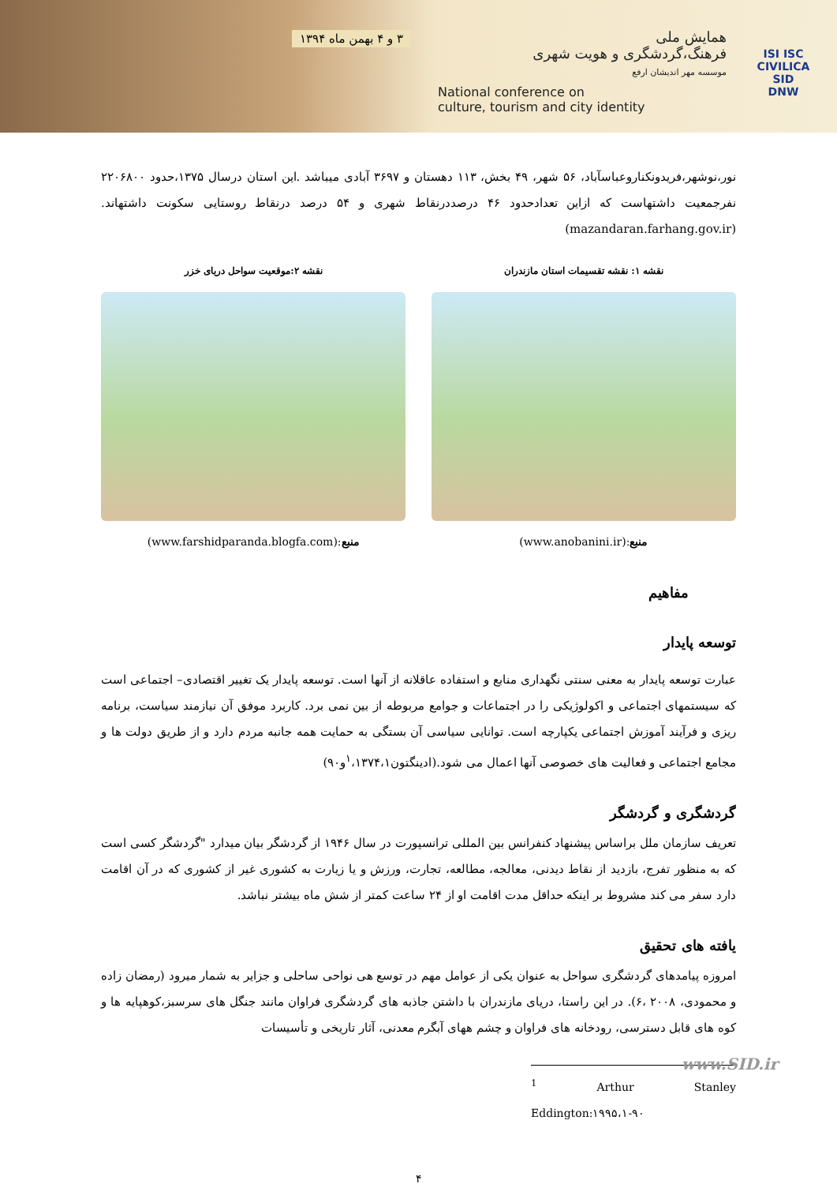همایش ملی
فرهنگ،گردشگری و هویت شهری
موسسه مهر اندیشان ارفع
National conference on
culture, tourism and city identity
۳ و ۴ بهمن ماه ۱۳۹۴
ISI ISC
CIVILICA
SID
DNW
نور،نوشهر،فریدونکناروعباسآباد، ۵۶ شهر، ۴۹ بخش، ۱۱۳ دهستان و ۳۶۹۷ آبادی میباشد .این استان درسال ۱۳۷۵،حدود ۲۲۰۶۸۰۰ نفرجمعیت داشتهاست که ازاین تعدادحدود ۴۶ درصددرنقاط شهری و ۵۴ درصد درنقاط روستایی سکونت داشتهاند. (mazandaran.farhang.gov.ir)
نقشه ۱: نقشه تقسیمات استان مازندران
منبع:(www.anobanini.ir)
نقشه ۲:موقعیت سواحل دریای خزر
منبع:(www.farshidparanda.blogfa.com)
مفاهیم
توسعه پایدار
عبارت توسعه پایدار به معنی سنتی نگهداری منابع و استفاده عاقلانه از آنها است. توسعه پایدار یک تغییر اقتصادی– اجتماعی است که سیستمهای اجتماعی و اکولوژیکی را در اجتماعات و جوامع مربوطه از بین نمی برد. کاربرد موفق آن نیازمند سیاست، برنامه ریزی و فرآیند آموزش اجتماعی یکپارچه است. توانایی سیاسی آن بستگی به حمایت همه جانبه مردم دارد و از طریق دولت ها و مجامع اجتماعی و فعالیت های خصوصی آنها اعمال می شود.(ادینگتون<sup>۱</sup>،۱۳۷۴،۱و۹۰)
گردشگری و گردشگر
تعریف سازمان ملل براساس پیشنهاد کنفرانس بین المللی ترانسپورت در سال ۱۹۴۶ از گردشگر بیان میدارد "گردشگر کسی است که به منظور تفرج، بازدید از نقاط دیدنی، معالجه، مطالعه، تجارت، ورزش و یا زیارت به کشوری غیر از کشوری که در آن اقامت دارد سفر می کند مشروط بر اینکه حداقل مدت اقامت او از ۲۴ ساعت کمتر از شش ماه بیشتر نباشد.
یافته های تحقیق
امروزه پیامدهای گردشگری سواحل به عنوان یکی از عوامل مهم در توسع هی نواحی ساحلی و جزایر به شمار میرود (رمضان زاده و محمودی، ۲۰۰۸ ،۶). در این راستا، دریای مازندران با داشتن جاذبه های گردشگری فراوان مانند جنگل های سرسبز،کوهپایه ها و کوه های قابل دسترسی، رودخانه های فراوان و چشم ههای آبگرم معدنی، آثار تاریخی و تأسیسات
<sup>1</sup> Arthur Stanley Eddington:۱۹۹۵،۱-۹۰
۴
www.SID.ir